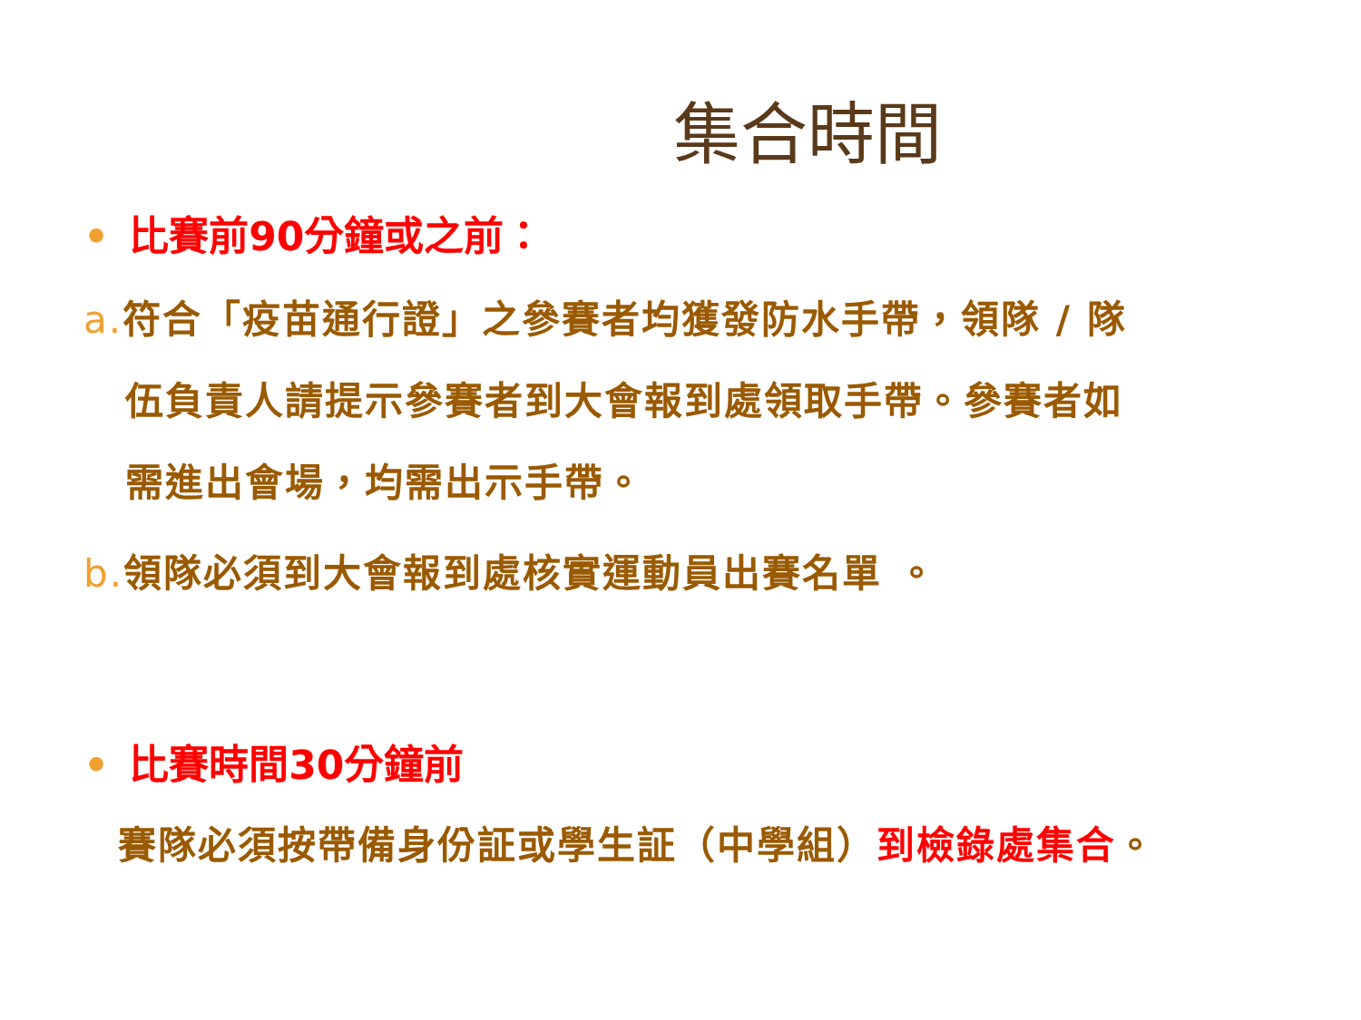集合時間
• 比賽前90分鐘或之前：
a. 符合「疫苗通行證」之參賽者均獲發防水手帶，領隊 / 隊
伍負責人請提示參賽者到大會報到處領取手帶。參賽者如
需進出會場，均需出示手帶。
b. 領隊必須到大會報到處核實運動員出賽名單 。
• 比賽時間30分鐘前
賽隊必須按帶備身份証或學生証（中學組）到檢錄處集合。